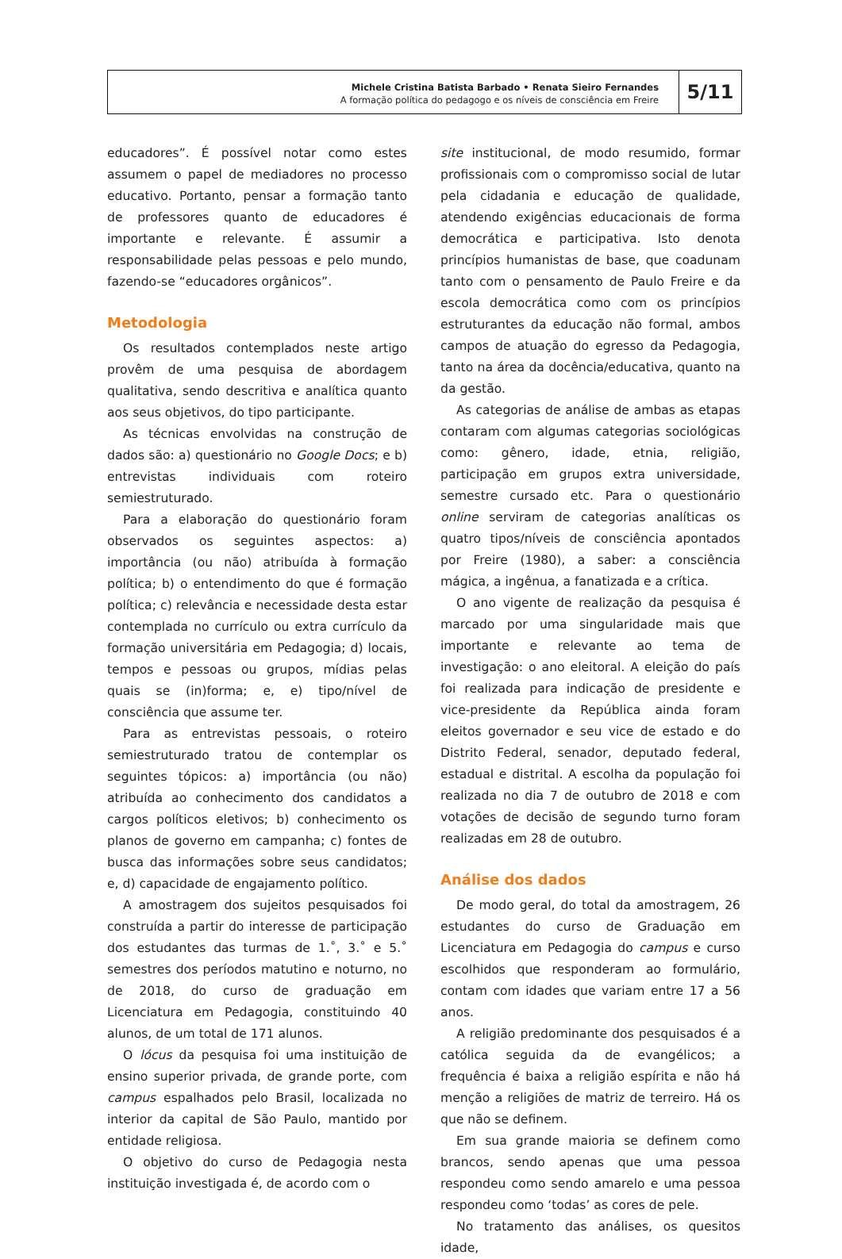Michele Cristina Batista Barbado • Renata Sieiro Fernandes
A formação política do pedagogo e os níveis de consciência em Freire
5/11
educadores”. É possível notar como estes assumem o papel de mediadores no processo educativo. Portanto, pensar a formação tanto de professores quanto de educadores é importante e relevante. É assumir a responsabilidade pelas pessoas e pelo mundo, fazendo-se “educadores orgânicos”.
Metodologia
Os resultados contemplados neste artigo provêm de uma pesquisa de abordagem qualitativa, sendo descritiva e analítica quanto aos seus objetivos, do tipo participante.
As técnicas envolvidas na construção de dados são: a) questionário no Google Docs; e b) entrevistas individuais com roteiro semiestruturado.
Para a elaboração do questionário foram observados os seguintes aspectos: a) importância (ou não) atribuída à formação política; b) o entendimento do que é formação política; c) relevância e necessidade desta estar contemplada no currículo ou extra currículo da formação universitária em Pedagogia; d) locais, tempos e pessoas ou grupos, mídias pelas quais se (in)forma; e, e) tipo/nível de consciência que assume ter.
Para as entrevistas pessoais, o roteiro semiestruturado tratou de contemplar os seguintes tópicos: a) importância (ou não) atribuída ao conhecimento dos candidatos a cargos políticos eletivos; b) conhecimento os planos de governo em campanha; c) fontes de busca das informações sobre seus candidatos; e, d) capacidade de engajamento político.
A amostragem dos sujeitos pesquisados foi construída a partir do interesse de participação dos estudantes das turmas de 1.˚, 3.˚ e 5.˚ semestres dos períodos matutino e noturno, no de 2018, do curso de graduação em Licenciatura em Pedagogia, constituindo 40 alunos, de um total de 171 alunos.
O lócus da pesquisa foi uma instituição de ensino superior privada, de grande porte, com campus espalhados pelo Brasil, localizada no interior da capital de São Paulo, mantido por entidade religiosa.
O objetivo do curso de Pedagogia nesta instituição investigada é, de acordo com o
site institucional, de modo resumido, formar profissionais com o compromisso social de lutar pela cidadania e educação de qualidade, atendendo exigências educacionais de forma democrática e participativa. Isto denota princípios humanistas de base, que coadunam tanto com o pensamento de Paulo Freire e da escola democrática como com os princípios estruturantes da educação não formal, ambos campos de atuação do egresso da Pedagogia, tanto na área da docência/educativa, quanto na da gestão.
As categorias de análise de ambas as etapas contaram com algumas categorias sociológicas como: gênero, idade, etnia, religião, participação em grupos extra universidade, semestre cursado etc. Para o questionário online serviram de categorias analíticas os quatro tipos/níveis de consciência apontados por Freire (1980), a saber: a consciência mágica, a ingênua, a fanatizada e a crítica.
O ano vigente de realização da pesquisa é marcado por uma singularidade mais que importante e relevante ao tema de investigação: o ano eleitoral. A eleição do país foi realizada para indicação de presidente e vice-presidente da República ainda foram eleitos governador e seu vice de estado e do Distrito Federal, senador, deputado federal, estadual e distrital. A escolha da população foi realizada no dia 7 de outubro de 2018 e com votações de decisão de segundo turno foram realizadas em 28 de outubro.
Análise dos dados
De modo geral, do total da amostragem, 26 estudantes do curso de Graduação em Licenciatura em Pedagogia do campus e curso escolhidos que responderam ao formulário, contam com idades que variam entre 17 a 56 anos.
A religião predominante dos pesquisados é a católica seguida da de evangélicos; a frequência é baixa a religião espírita e não há menção a religiões de matriz de terreiro. Há os que não se definem.
Em sua grande maioria se definem como brancos, sendo apenas que uma pessoa respondeu como sendo amarelo e uma pessoa respondeu como ‘todas’ as cores de pele.
No tratamento das análises, os quesitos idade,